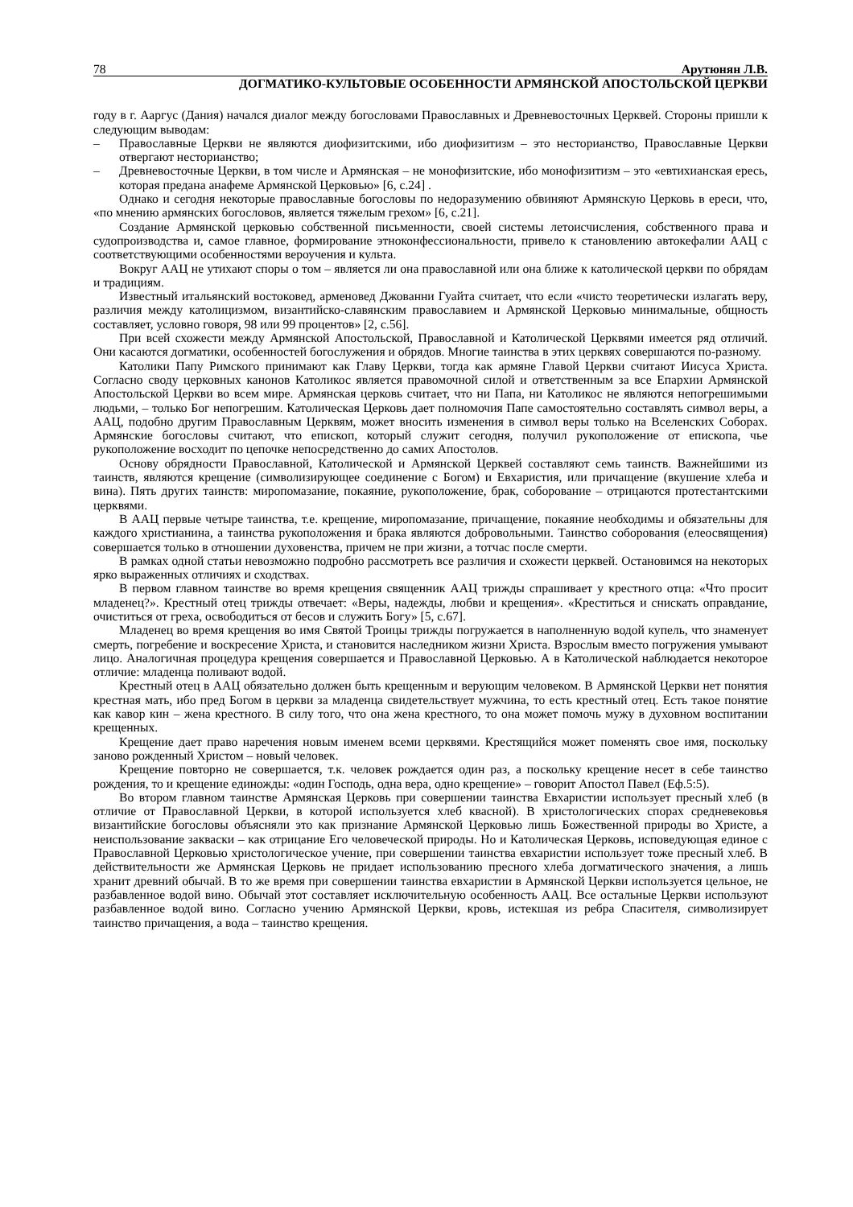78 Арутюнян Л.В.
ДОГМАТИКО-КУЛЬТОВЫЕ ОСОБЕННОСТИ АРМЯНСКОЙ АПОСТОЛЬСКОЙ ЦЕРКВИ
году в г. Ааргус (Дания) начался диалог между богословами Православных и Древневосточных Церквей. Стороны пришли к следующим выводам:
– Православные Церкви не являются диофизитскими, ибо диофизитизм – это несторианство, Православные Церкви отвергают несторианство;
– Древневосточные Церкви, в том числе и Армянская – не монофизитские, ибо монофизитизм – это «евтихианская ересь, которая предана анафеме Армянской Церковью» [6, с.24] .
Однако и сегодня некоторые православные богословы по недоразумению обвиняют Армянскую Церковь в ереси, что, «по мнению армянских богословов, является тяжелым грехом» [6, с.21].
Создание Армянской церковью собственной письменности, своей системы летоисчисления, собственного права и судопроизводства и, самое главное, формирование этноконфессиональности, привело к становлению автокефалии ААЦ с соответствующими особенностями вероучения и культа.
Вокруг ААЦ не утихают споры о том – является ли она православной или она ближе к католической церкви по обрядам и традициям.
Известный итальянский востоковед, арменовед Джованни Гуайта считает, что если «чисто теоретически излагать веру, различия между католицизмом, византийско-славянским православием и Армянской Церковью минимальные, общность составляет, условно говоря, 98 или 99 процентов» [2, с.56].
При всей схожести между Армянской Апостольской, Православной и Католической Церквями имеется ряд отличий. Они касаются догматики, особенностей богослужения и обрядов. Многие таинства в этих церквях совершаются по-разному.
Католики Папу Римского принимают как Главу Церкви, тогда как армяне Главой Церкви считают Иисуса Христа. Согласно своду церковных канонов Католикос является правомочной силой и ответственным за все Епархии Армянской Апостольской Церкви во всем мире. Армянская церковь считает, что ни Папа, ни Католикос не являются непогрешимыми людьми, – только Бог непогрешим. Католическая Церковь дает полномочия Папе самостоятельно составлять символ веры, а ААЦ, подобно другим Православным Церквям, может вносить изменения в символ веры только на Вселенских Соборах. Армянские богословы считают, что епископ, который служит сегодня, получил рукоположение от епископа, чье рукоположение восходит по цепочке непосредственно до самих Апостолов.
Основу обрядности Православной, Католической и Армянской Церквей составляют семь таинств. Важнейшими из таинств, являются крещение (символизирующее соединение с Богом) и Евхаристия, или причащение (вкушение хлеба и вина). Пять других таинств: миропомазание, покаяние, рукоположение, брак, соборование – отрицаются протестантскими церквями.
В ААЦ первые четыре таинства, т.е. крещение, миропомазание, причащение, покаяние необходимы и обязательны для каждого христианина, а таинства рукоположения и брака являются добровольными. Таинство соборования (елеосвящения) совершается только в отношении духовенства, причем не при жизни, а тотчас после смерти.
В рамках одной статьи невозможно подробно рассмотреть все различия и схожести церквей. Остановимся на некоторых ярко выраженных отличиях и сходствах.
В первом главном таинстве во время крещения священник ААЦ трижды спрашивает у крестного отца: «Что просит младенец?». Крестный отец трижды отвечает: «Веры, надежды, любви и крещения». «Креститься и снискать оправдание, очиститься от греха, освободиться от бесов и служить Богу» [5, с.67].
Младенец во время крещения во имя Святой Троицы трижды погружается в наполненную водой купель, что знаменует смерть, погребение и воскресение Христа, и становится наследником жизни Христа. Взрослым вместо погружения умывают лицо. Аналогичная процедура крещения совершается и Православной Церковью. А в Католической наблюдается некоторое отличие: младенца поливают водой.
Крестный отец в ААЦ обязательно должен быть крещенным и верующим человеком. В Армянской Церкви нет понятия крестная мать, ибо пред Богом в церкви за младенца свидетельствует мужчина, то есть крестный отец. Есть такое понятие как кавор кин – жена крестного. В силу того, что она жена крестного, то она может помочь мужу в духовном воспитании крещенных.
Крещение дает право наречения новым именем всеми церквями. Крестящийся может поменять свое имя, поскольку заново рожденный Христом – новый человек.
Крещение повторно не совершается, т.к. человек рождается один раз, а поскольку крещение несет в себе таинство рождения, то и крещение единожды: «один Господь, одна вера, одно крещение» – говорит Апостол Павел (Еф.5:5).
Во втором главном таинстве Армянская Церковь при совершении таинства Евхаристии использует пресный хлеб (в отличие от Православной Церкви, в которой используется хлеб квасной). В христологических спорах средневековья византийские богословы объясняли это как признание Армянской Церковью лишь Божественной природы во Христе, а неиспользование закваски – как отрицание Его человеческой природы. Но и Католическая Церковь, исповедующая единое с Православной Церковью христологическое учение, при совершении таинства евхаристии использует тоже пресный хлеб. В действительности же Армянская Церковь не придает использованию пресного хлеба догматического значения, а лишь хранит древний обычай. В то же время при совершении таинства евхаристии в Армянской Церкви используется цельное, не разбавленное водой вино. Обычай этот составляет исключительную особенность ААЦ. Все остальные Церкви используют разбавленное водой вино. Согласно учению Армянской Церкви, кровь, истекшая из ребра Спасителя, символизирует таинство причащения, а вода – таинство крещения.